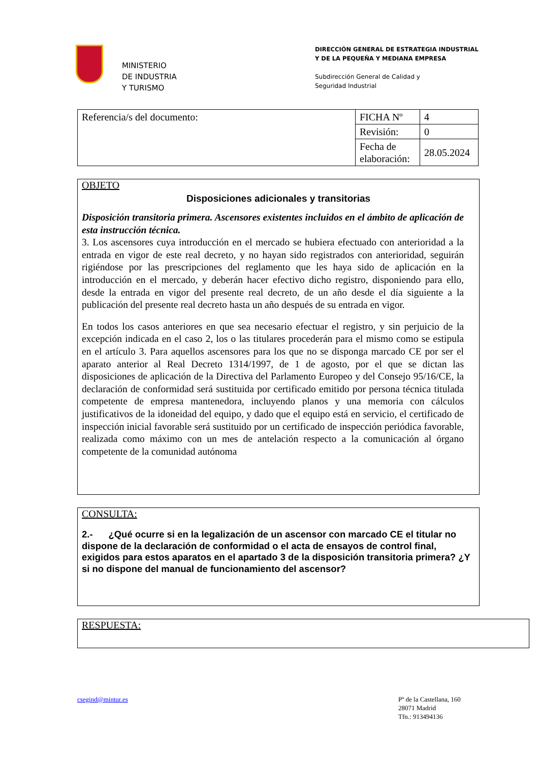MINISTERIO
DE INDUSTRIA
Y TURISMO
DIRECCIÓN GENERAL DE ESTRATEGIA INDUSTRIAL
Y DE LA PEQUEÑA Y MEDIANA EMPRESA
Subdirección General de Calidad y
Seguridad Industrial
| Referencia/s del documento: | FICHA Nº | 4 |
| | Revisión: | 0 |
| | Fecha de elaboración: | 28.05.2024 |
OBJETO
Disposiciones adicionales y transitorias
Disposición transitoria primera. Ascensores existentes incluidos en el ámbito de aplicación de esta instrucción técnica.
3. Los ascensores cuya introducción en el mercado se hubiera efectuado con anterioridad a la entrada en vigor de este real decreto, y no hayan sido registrados con anterioridad, seguirán rigiéndose por las prescripciones del reglamento que les haya sido de aplicación en la introducción en el mercado, y deberán hacer efectivo dicho registro, disponiendo para ello, desde la entrada en vigor del presente real decreto, de un año desde el día siguiente a la publicación del presente real decreto hasta un año después de su entrada en vigor.
En todos los casos anteriores en que sea necesario efectuar el registro, y sin perjuicio de la excepción indicada en el caso 2, los o las titulares procederán para el mismo como se estipula en el artículo 3. Para aquellos ascensores para los que no se disponga marcado CE por ser el aparato anterior al Real Decreto 1314/1997, de 1 de agosto, por el que se dictan las disposiciones de aplicación de la Directiva del Parlamento Europeo y del Consejo 95/16/CE, la declaración de conformidad será sustituida por certificado emitido por persona técnica titulada competente de empresa mantenedora, incluyendo planos y una memoria con cálculos justificativos de la idoneidad del equipo, y dado que el equipo está en servicio, el certificado de inspección inicial favorable será sustituido por un certificado de inspección periódica favorable, realizada como máximo con un mes de antelación respecto a la comunicación al órgano competente de la comunidad autónoma
CONSULTA:
2.- ¿Qué ocurre si en la legalización de un ascensor con marcado CE el titular no dispone de la declaración de conformidad o el acta de ensayos de control final, exigidos para estos aparatos en el apartado 3 de la disposición transitoria primera? ¿Y si no dispone del manual de funcionamiento del ascensor?
RESPUESTA:
csegind@mintur.es Pº de la Castellana, 160
28071 Madrid
Tfn.: 913494136